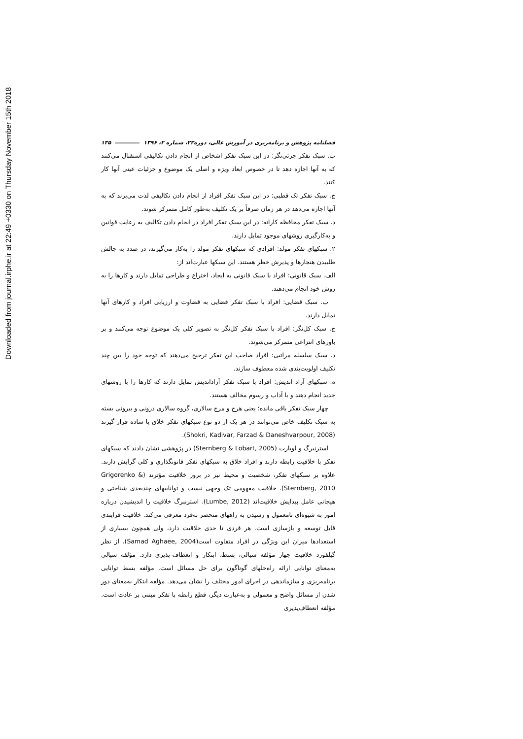Downloaded from journal.irphe.ir at 22:49 +0330 on Thursday November 15th 2018
فصلنامه پژوهش و برنامه‌ریزی در آموزش عالی، دوره۲۳، شماره ۲، ۱۳۹۶ ۱۳۵
ب. سبک تفکر جزئی‌نگر: در این سبک تفکر اشخاص از انجام دادن تکالیفی استقبال می‌کنند که به آنها اجازه دهد تا در خصوص ابعاد ویژه و اصلی یک موضوع و جزئیات عینی آنها کار کنند.
ج. سبک تفکر تک قطبی: در این سبک تفکر افراد از انجام دادن تکالیفی لذت می‌برند که به آنها اجازه می‌دهد در هر زمان صرفاً بر یک تکلیف به‌طور کامل متمرکز شوند.
د. سبک تفکر محافظه کارانه: در این سبک تفکر افراد در انجام دادن تکالیف به رعایت قوانین و به‌کارگیری روشهای موجود تمایل دارند.
۲. سبکهای تفکر مولد: افرادی که سبکهای تفکر مولد را به‌کار می‌گیرند، در صدد به چالش طلبیدن هنجارها و پذیرش خطر هستند. این سبکها عبارت‌اند از:
الف. سبک قانونی: افراد با سبک قانونی به ایجاد، اختراع و طراحی تمایل دارند و کارها را به روش خود انجام می‌دهند.
ب. سبک قضایی: افراد با سبک تفکر قضایی به قضاوت و ارزیابی افراد و کارهای آنها تمایل دارند.
ج. سبک کل‌نگر: افراد با سبک تفکر کل‌نگر به تصویر کلی یک موضوع توجه می‌کنند و بر باورهای انتزاعی متمرکز می‌شوند.
د. سبک سلسله مراتبی: افراد صاحب این تفکر ترجیح می‌دهند که توجه خود را بین چند تکلیف اولویت‌بندی شده معطوف سازند.
ه. سبکهای آزاد اندیش: افراد با سبک تفکر آزاداندیش تمایل دارند که کارها را با روشهای جدید انجام دهند و با آداب و رسوم مخالف هستند.
چهار سبک تفکر باقی مانده؛ یعنی هرج و مرج سالاری، گروه سالاری درونی و بیرونی بسته به سبک تکلیف خاص می‌توانند در هر یک از دو نوع سبکهای تفکر خلاق یا ساده قرار گیرند (Shokri, Kadivar, Farzad & Daneshvarpour, 2008).
استرنبرگ و لوبارت (Sternberg & Lobart, 2005) در پژوهشی نشان دادند که سبکهای تفکر با خلاقیت رابطه دارند و افراد خلاق به سبکهای تفکر قانونگذاری و کلی گرایش دارند. علاوه بر سبکهای تفکر، شخصیت و محیط نیز در بروز خلاقیت مؤثرند (Grigorenko & Sternberg, 2010). خلاقیت مفهومی تک وجهی نیست و تواناییهای چندبعدی شناختی و هیجانی عامل پیدایش خلاقیت‌اند (Lumbe, 2012). استرنبرگ خلاقیت را اندیشیدن درباره امور به شیوه‌ای نامعمول و رسیدن به راههای منحصر به‌فرد معرفی می‌کند. خلاقیت فرایندی قابل توسعه و بازسازی است. هر فردی تا حدی خلاقیت دارد، ولی همچون بسیاری از استعدادها میزان این ویژگی در افراد متفاوت است(Samad Aghaee, 2004). از نظر گیلفورد خلاقیت چهار مؤلفه سیالی، بسط، ابتکار و انعطاف-پذیری دارد. مؤلفه سیالی به‌معنای توانایی ارائه راه‌حلهای گوناگون برای حل مسائل است. مؤلفه بسط توانایی برنامه‌ریزی و سازماندهی در اجرای امور مختلف را نشان می‌دهد. مؤلفه ابتکار به‌معنای دور شدن از مسائل واضح و معمولی و به‌عبارت دیگر، قطع رابطه با تفکر مبتنی بر عادت است. مؤلفه انعطاف‌پذیری